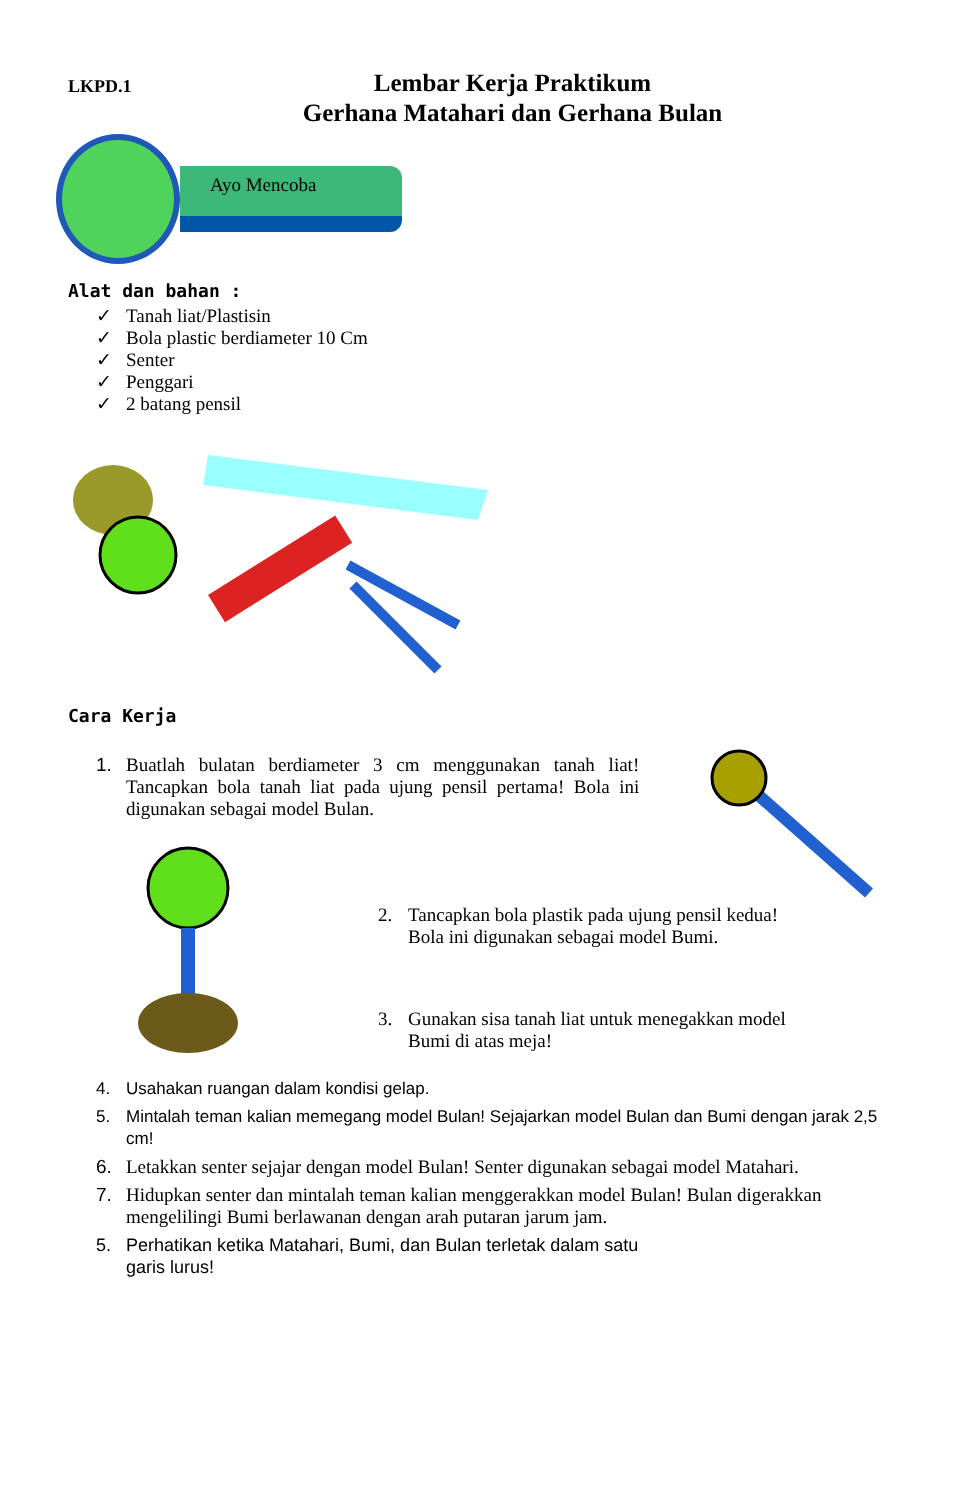LKPD.1
Lembar Kerja Praktikum
Gerhana Matahari dan Gerhana Bulan
Ayo Mencoba
Alat dan bahan :
✓ Tanah liat/Plastisin
✓ Bola plastic berdiameter 10 Cm
✓ Senter
✓ Penggari
✓ 2 batang pensil
Cara Kerja
1. Buatlah bulatan berdiameter 3 cm menggunakan tanah liat! Tancapkan bola tanah liat pada ujung pensil pertama! Bola ini digunakan sebagai model Bulan.
2. Tancapkan bola plastik pada ujung pensil kedua!
Bola ini digunakan sebagai model Bumi.
3. Gunakan sisa tanah liat untuk menegakkan model
Bumi di atas meja!
4. Usahakan ruangan dalam kondisi gelap.
5. Mintalah teman kalian memegang model Bulan! Sejajarkan model Bulan dan Bumi dengan jarak 2,5 cm!
6. Letakkan senter sejajar dengan model Bulan! Senter digunakan sebagai model Matahari.
7. Hidupkan senter dan mintalah teman kalian menggerakkan model Bulan! Bulan digerakkan mengelilingi Bumi berlawanan dengan arah putaran jarum jam.
5. Perhatikan ketika Matahari, Bumi, dan Bulan terletak dalam satu
garis lurus!